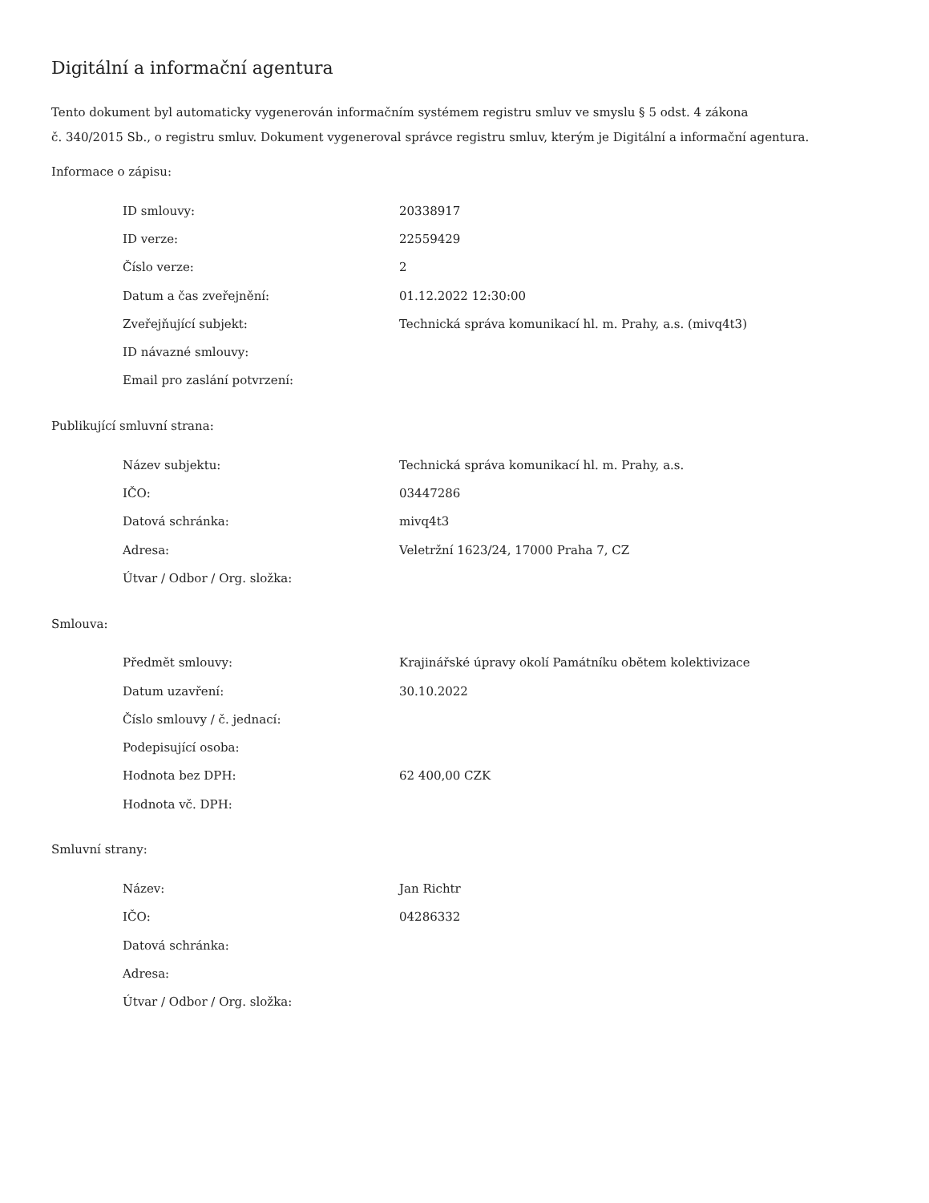Digitální a informační agentura
Tento dokument byl automaticky vygenerován informačním systémem registru smluv ve smyslu § 5 odst. 4 zákona
č. 340/2015 Sb., o registru smluv. Dokument vygeneroval správce registru smluv, kterým je Digitální a informační agentura.
Informace o zápisu:
| ID smlouvy: | 20338917 |
| ID verze: | 22559429 |
| Číslo verze: | 2 |
| Datum a čas zveřejnění: | 01.12.2022 12:30:00 |
| Zveřejňující subjekt: | Technická správa komunikací hl. m. Prahy, a.s. (mivq4t3) |
| ID návazné smlouvy: | |
| Email pro zaslání potvrzení: | |
Publikující smluvní strana:
| Název subjektu: | Technická správa komunikací hl. m. Prahy, a.s. |
| IČO: | 03447286 |
| Datová schránka: | mivq4t3 |
| Adresa: | Veletržní 1623/24, 17000 Praha 7, CZ |
| Útvar / Odbor / Org. složka: | |
Smlouva:
| Předmět smlouvy: | Krajinářské úpravy okolí Památníku obětem kolektivizace |
| Datum uzavření: | 30.10.2022 |
| Číslo smlouvy / č. jednací: | |
| Podepisující osoba: | |
| Hodnota bez DPH: | 62 400,00 CZK |
| Hodnota vč. DPH: | |
Smluvní strany:
| Název: | Jan Richtr |
| IČO: | 04286332 |
| Datová schránka: | |
| Adresa: | |
| Útvar / Odbor / Org. složka: | |